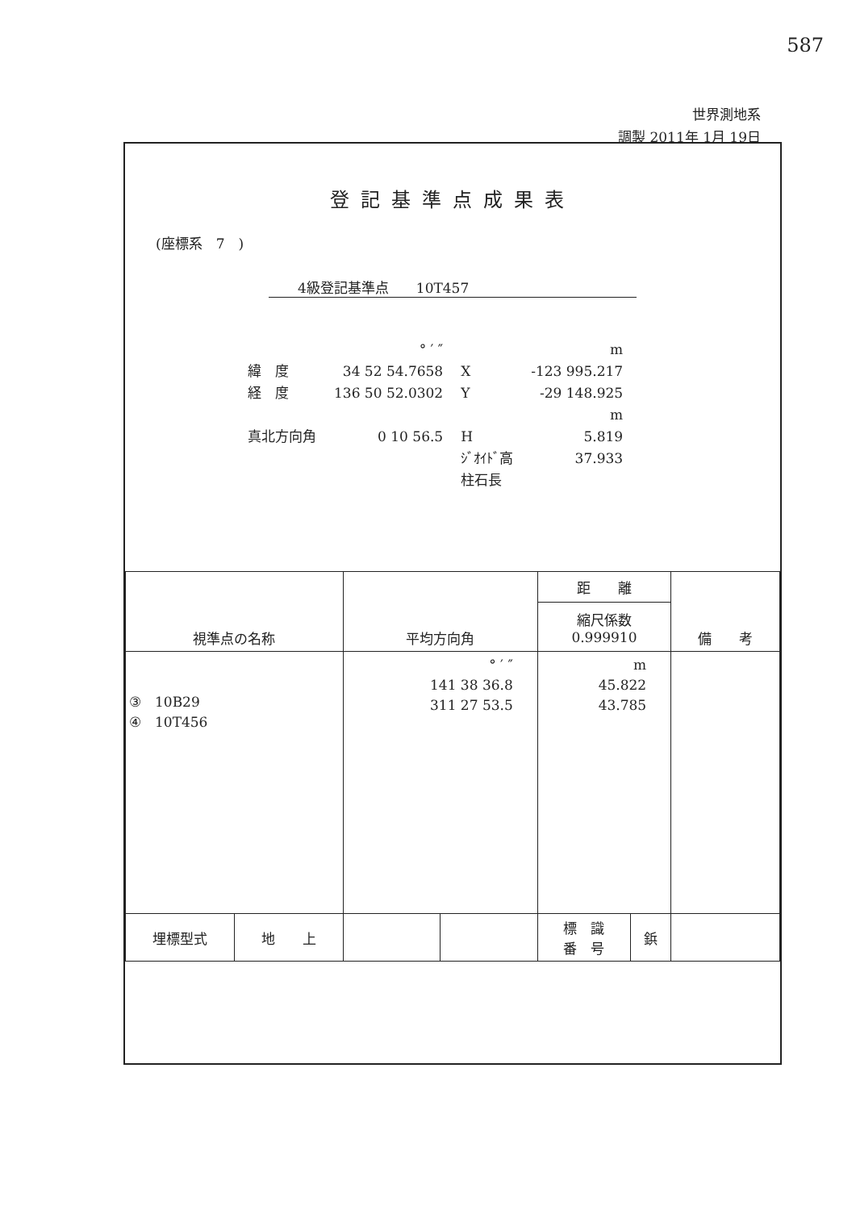587
世界測地系
調製 2011年 1月 19日
登記基準点成果表
(座標系　7　)
4級登記基準点　　10T457
| | ° ′ ″ | | m |
| 緯 度 | 34 52 54.7658 | X | -123 995.217 |
| 経 度 | 136 50 52.0302 | Y | -29 148.925 |
| | | | m |
| 真北方向角 | 0 10 56.5 | H | 5.819 |
| | | ｼﾞｵｲﾄﾞ高 | 37.933 |
| | | 柱石長 | |
| 視準点の名称 | | 平均方向角 | | 距 離 | | 備 考 |
| --- | --- | --- | --- | --- | --- | --- |
| | | | | 縮尺係数 0.999910 | | |
| ③ 10B29 ④ 10T456 | | ° ′ ″ 141 38 36.8 311 27 53.5 | | m 45.822 43.785 | | |
| 埋標型式 | 地 上 | | | 標 識 番 号 | 鋲 | |